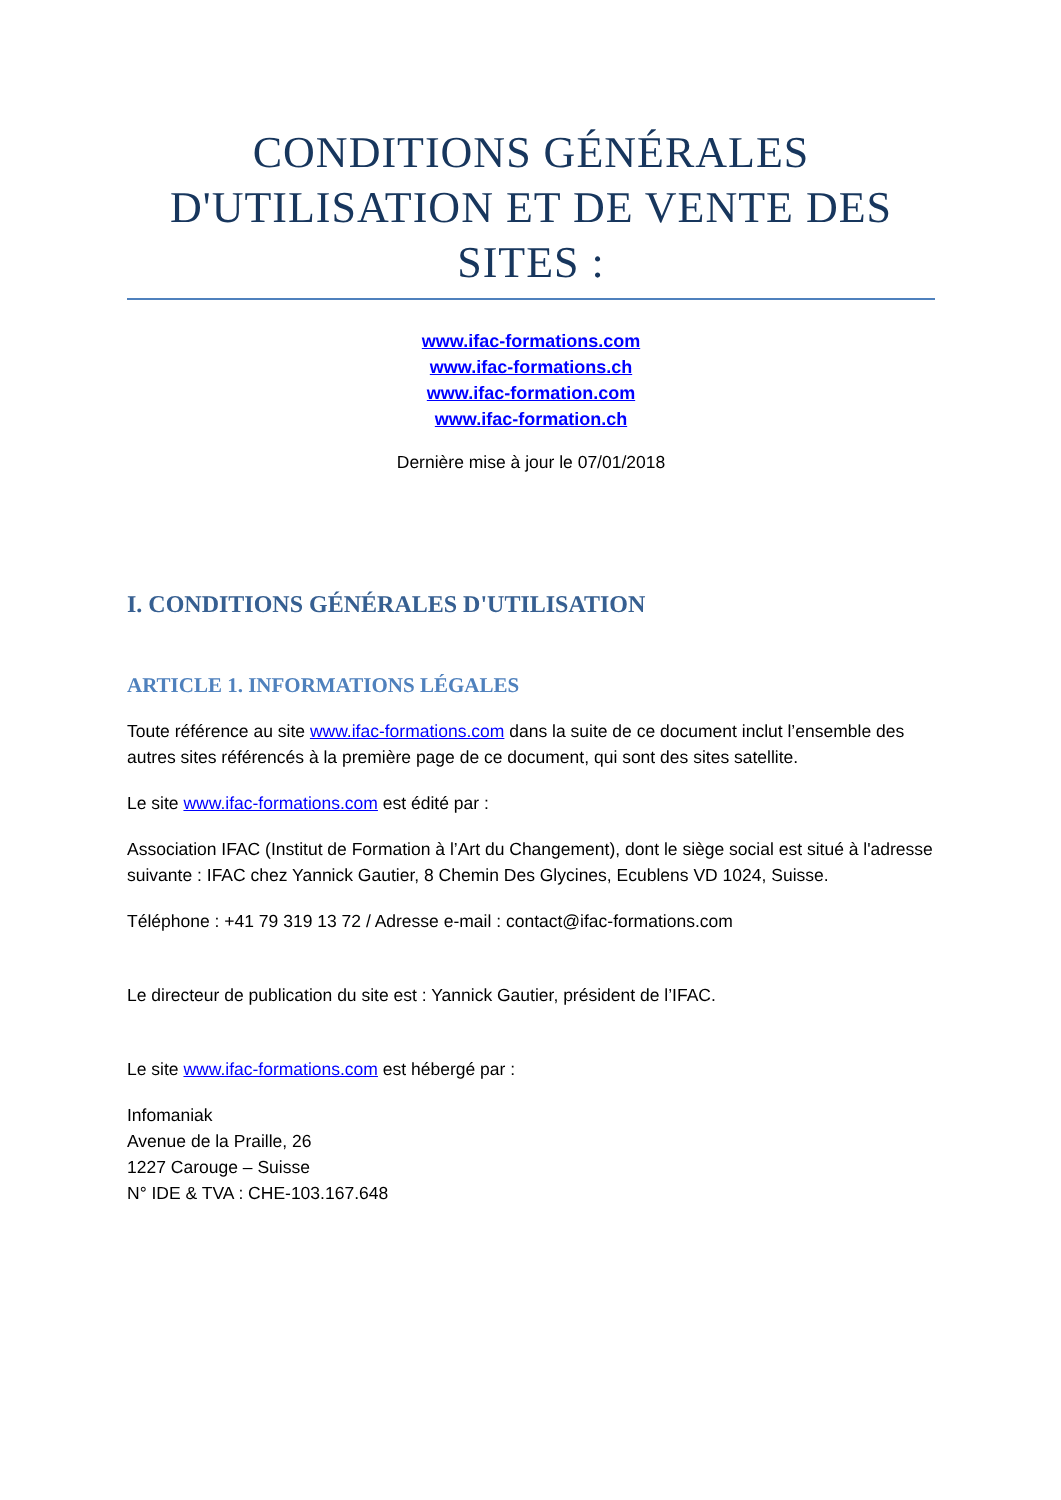CONDITIONS GÉNÉRALES D'UTILISATION ET DE VENTE DES SITES :
www.ifac-formations.com
www.ifac-formations.ch
www.ifac-formation.com
www.ifac-formation.ch
Dernière mise à jour le 07/01/2018
I. CONDITIONS GÉNÉRALES D'UTILISATION
ARTICLE 1. INFORMATIONS LÉGALES
Toute référence au site www.ifac-formations.com dans la suite de ce document inclut l’ensemble des autres sites référencés à la première page de ce document, qui sont des sites satellite.
Le site www.ifac-formations.com est édité par :
Association IFAC (Institut de Formation à l’Art du Changement), dont le siège social est situé à l'adresse suivante : IFAC chez Yannick Gautier, 8 Chemin Des Glycines, Ecublens VD 1024, Suisse.
Téléphone : +41 79 319 13 72 / Adresse e-mail : contact@ifac-formations.com
Le directeur de publication du site est : Yannick Gautier, président de l’IFAC.
Le site www.ifac-formations.com est hébergé par :
Infomaniak
Avenue de la Praille, 26
1227 Carouge – Suisse
N° IDE & TVA : CHE-103.167.648